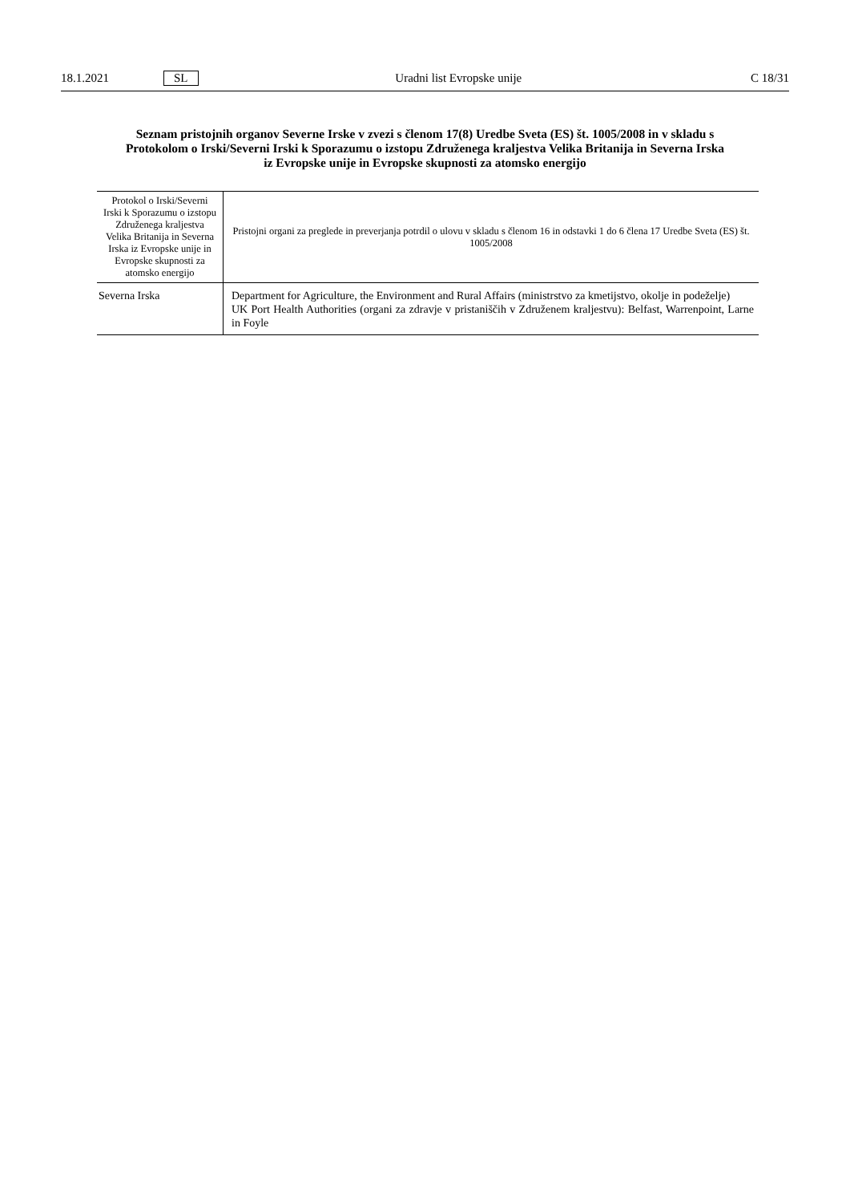18.1.2021 SL Uradni list Evropske unije C 18/31
Seznam pristojnih organov Severne Irske v zvezi s členom 17(8) Uredbe Sveta (ES) št. 1005/2008 in v skladu s Protokolom o Irski/Severni Irski k Sporazumu o izstopu Združenega kraljestva Velika Britanija in Severna Irska iz Evropske unije in Evropske skupnosti za atomsko energijo
| Protokol o Irski/Severni Irski k Sporazumu o izstopu Združenega kraljestva Velika Britanija in Severna Irska iz Evropske unije in Evropske skupnosti za atomsko energijo | Pristojni organi za preglede in preverjanja potrdil o ulovu v skladu s členom 16 in odstavki 1 do 6 člena 17 Uredbe Sveta (ES) št. 1005/2008 |
| --- | --- |
| Severna Irska | Department for Agriculture, the Environment and Rural Affairs (ministrstvo za kmetijstvo, okolje in podeželje) UK Port Health Authorities (organi za zdravje v pristaniščih v Združenem kraljestvu): Belfast, Warrenpoint, Larne in Foyle |